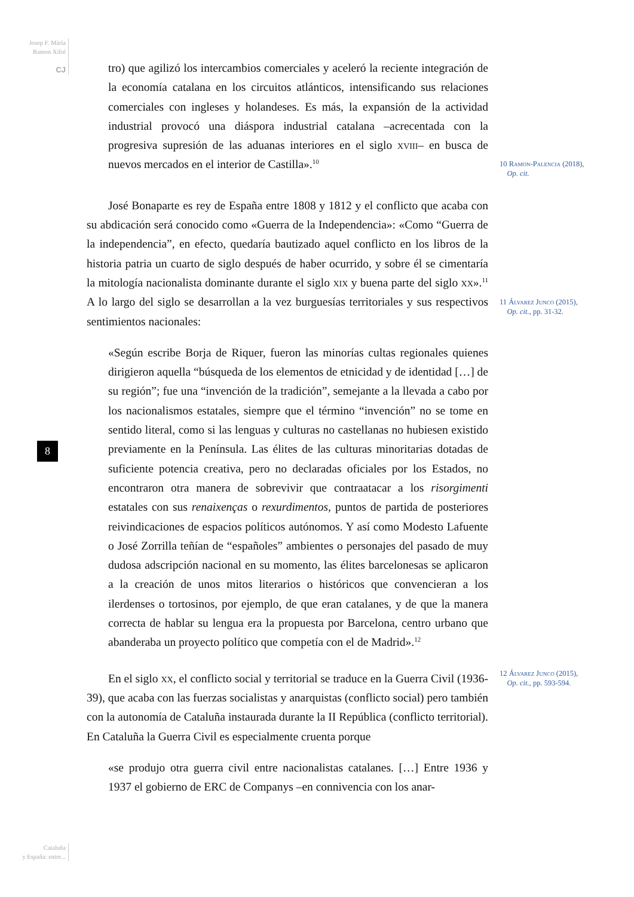Josep F. Màrìa
Ramon Xifré
CJ
8
tro) que agilizó los intercambios comerciales y aceleró la reciente integración de la economía catalana en los circuitos atlánticos, intensificando sus relaciones comerciales con ingleses y holandeses. Es más, la expansión de la actividad industrial provocó una diáspora industrial catalana –acrecentada con la progresiva supresión de las aduanas interiores en el siglo xviii– en busca de nuevos mercados en el interior de Castilla».<sup>10</sup>
José Bonaparte es rey de España entre 1808 y 1812 y el conflicto que acaba con su abdicación será conocido como «Guerra de la Independencia»: «Como “Guerra de la independencia”, en efecto, quedaría bautizado aquel conflicto en los libros de la historia patria un cuarto de siglo después de haber ocurrido, y sobre él se cimentaría la mitología nacionalista dominante durante el siglo xix y buena parte del siglo xx».<sup>11</sup> A lo largo del siglo se desarrollan a la vez burguesías territoriales y sus respectivos sentimientos nacionales:
«Según escribe Borja de Riquer, fueron las minorías cultas regionales quienes dirigieron aquella “búsqueda de los elementos de etnicidad y de identidad […] de su región”; fue una “invención de la tradición”, semejante a la llevada a cabo por los nacionalismos estatales, siempre que el término “invención” no se tome en sentido literal, como si las lenguas y culturas no castellanas no hubiesen existido previamente en la Península. Las élites de las culturas minoritarias dotadas de suficiente potencia creativa, pero no declaradas oficiales por los Estados, no encontraron otra manera de sobrevivir que contraatacar a los risorgimenti estatales con sus renaixenças o rexurdimentos, puntos de partida de posteriores reivindicaciones de espacios políticos autónomos. Y así como Modesto Lafuente o José Zorrilla teñían de “españoles” ambientes o personajes del pasado de muy dudosa adscripción nacional en su momento, las élites barcelonesas se aplicaron a la creación de unos mitos literarios o históricos que convencieran a los ilerdenses o tortosinos, por ejemplo, de que eran catalanes, y de que la manera correcta de hablar su lengua era la propuesta por Barcelona, centro urbano que abanderaba un proyecto político que competía con el de Madrid».<sup>12</sup>
En el siglo xx, el conflicto social y territorial se traduce en la Guerra Civil (1936-39), que acaba con las fuerzas socialistas y anarquistas (conflicto social) pero también con la autonomía de Cataluña instaurada durante la II República (conflicto territorial). En Cataluña la Guerra Civil es especialmente cruenta porque
«se produjo otra guerra civil entre nacionalistas catalanes. […] Entre 1936 y 1937 el gobierno de ERC de Companys –en connivencia con los anar-
10 Ramon-Palencia (2018),
Op. cit.
11 Álvarez Junco (2015),
Op. cit., pp. 31-32.
12 Álvarez Junco (2015),
Op. cit., pp. 593-594.
Cataluña
y España: entre...